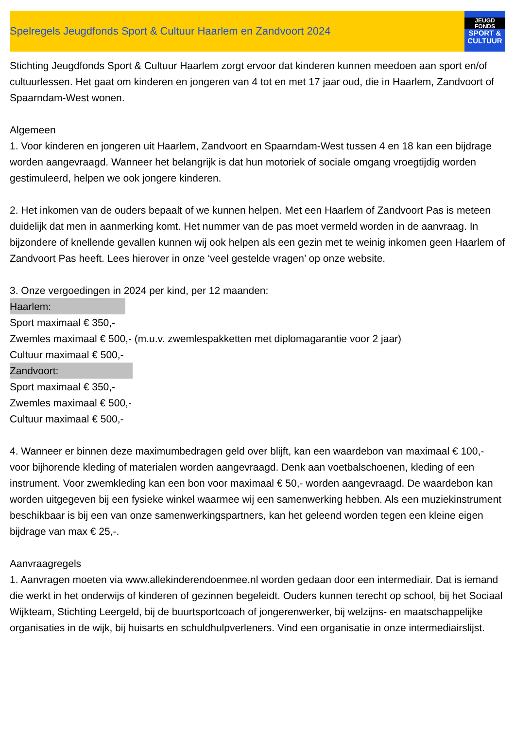Spelregels Jeugdfonds Sport & Cultuur Haarlem en Zandvoort 2024
JEUGD FONDS
SPORT &
CULTUUR
Stichting Jeugdfonds Sport & Cultuur Haarlem zorgt ervoor dat kinderen kunnen meedoen aan sport en/of cultuurlessen. Het gaat om kinderen en jongeren van 4 tot en met 17 jaar oud, die in Haarlem, Zandvoort of Spaarndam-West wonen.
Algemeen
1. Voor kinderen en jongeren uit Haarlem, Zandvoort en Spaarndam-West tussen 4 en 18 kan een bijdrage worden aangevraagd. Wanneer het belangrijk is dat hun motoriek of sociale omgang vroegtijdig worden gestimuleerd, helpen we ook jongere kinderen.
2. Het inkomen van de ouders bepaalt of we kunnen helpen. Met een Haarlem of Zandvoort Pas is meteen duidelijk dat men in aanmerking komt. Het nummer van de pas moet vermeld worden in de aanvraag. In bijzondere of knellende gevallen kunnen wij ook helpen als een gezin met te weinig inkomen geen Haarlem of Zandvoort Pas heeft. Lees hierover in onze ‘veel gestelde vragen’ op onze website.
3. Onze vergoedingen in 2024 per kind, per 12 maanden:
Haarlem:
Sport maximaal € 350,-
Zwemles maximaal € 500,- (m.u.v. zwemlespakketten met diplomagarantie voor 2 jaar)
Cultuur maximaal € 500,-
Zandvoort:
Sport maximaal € 350,-
Zwemles maximaal € 500,-
Cultuur maximaal € 500,-
4. Wanneer er binnen deze maximumbedragen geld over blijft, kan een waardebon van maximaal € 100,- voor bijhorende kleding of materialen worden aangevraagd. Denk aan voetbalschoenen, kleding of een instrument. Voor zwemkleding kan een bon voor maximaal € 50,- worden aangevraagd. De waardebon kan worden uitgegeven bij een fysieke winkel waarmee wij een samenwerking hebben. Als een muziekinstrument beschikbaar is bij een van onze samenwerkingspartners, kan het geleend worden tegen een kleine eigen bijdrage van max € 25,-.
Aanvraagregels
1. Aanvragen moeten via www.allekinderendoenmee.nl worden gedaan door een intermediair. Dat is iemand die werkt in het onderwijs of kinderen of gezinnen begeleidt. Ouders kunnen terecht op school, bij het Sociaal Wijkteam, Stichting Leergeld, bij de buurtsportcoach of jongerenwerker, bij welzijns- en maatschappelijke organisaties in de wijk, bij huisarts en schuldhulpverleners. Vind een organisatie in onze intermediairslijst.